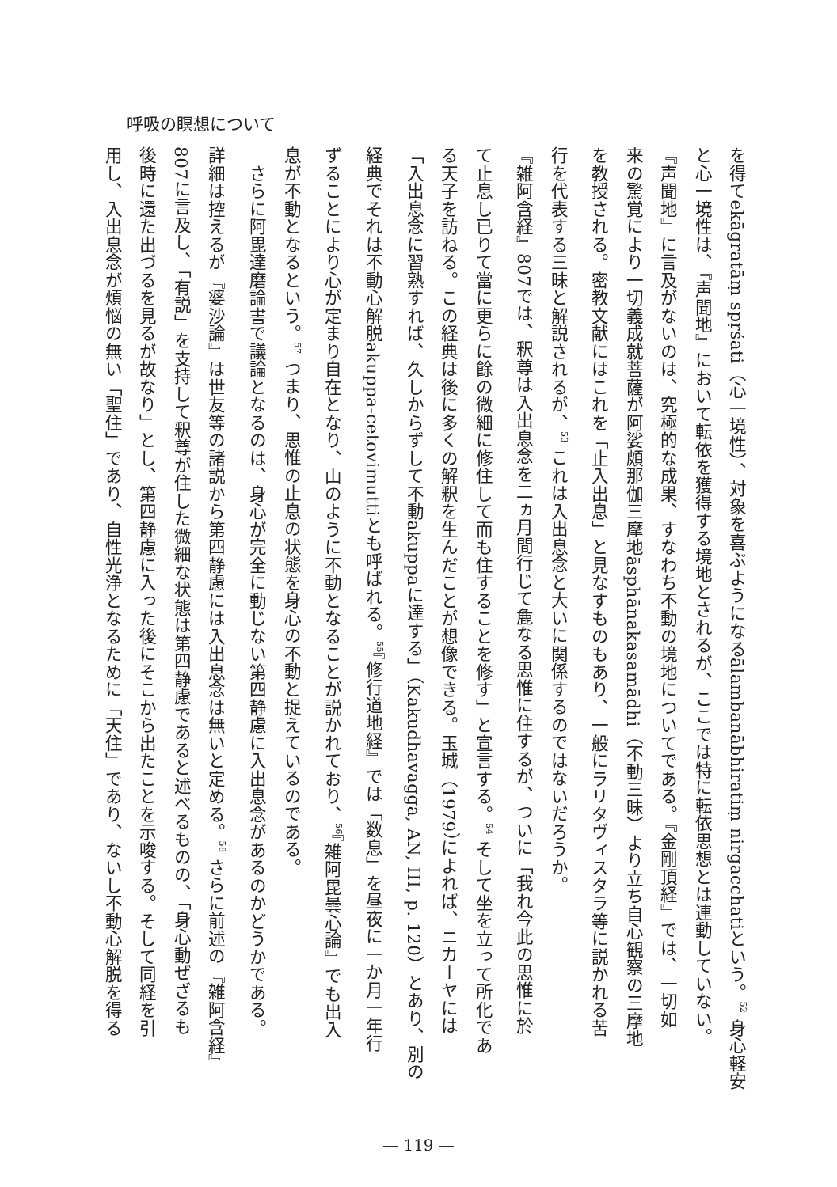呼吸の瞑想について
を得てekāgratāṃ spṛśati（心一境性）、対象を喜ぶようになるālambanābhiratiṃ nirgacchatiという。<sup>52</sup> 身心軽安
と心一境性は、『声聞地』において転依を獲得する境地とされるが、ここでは特に転依思想とは連動していない。
『声聞地』に言及がないのは、究極的な成果、すなわち不動の境地についてである。『金剛頂経』では、一切如
来の驚覚により一切義成就菩薩が阿娑頗那伽三摩地āsphānakasamādhi（不動三昧）より立ち自心観察の三摩地
を教授される。密教文献にはこれを「止入出息」と見なすものもあり、一般にラリタヴィスタラ等に説かれる苦
行を代表する三昧と解説されるが、<sup>53</sup> これは入出息念と大いに関係するのではないだろうか。
『雑阿含経』807では、釈尊は入出息念を二ヵ月間行じて麁なる思惟に住するが、ついに「我れ今此の思惟に於
て止息し已りて當に更らに餘の微細に修住して而も住することを修す」と宣言する。<sup>54</sup> そして坐を立って所化であ
る天子を訪ねる。この経典は後に多くの解釈を生んだことが想像できる。玉城（1979）によれば、ニカーヤには
「入出息念に習熟すれば、久しからずして不動akuppaに達する」（Kakudhavagga, AN, III, p. 120）とあり、別の
経典でそれは不動心解脱akuppa-cetovimuttiとも呼ばれる。<sup>55</sup>『修行道地経』では「数息」を昼夜に一か月一年行
ずることにより心が定まり自在となり、山のように不動となることが説かれており、<sup>56</sup>『雑阿毘曇心論』でも出入
息が不動となるという。<sup>57</sup> つまり、思惟の止息の状態を身心の不動と捉えているのである。
　さらに阿毘達磨論書で議論となるのは、身心が完全に動じない第四静慮に入出息念があるのかどうかである。
詳細は控えるが『婆沙論』は世友等の諸説から第四静慮には入出息念は無いと定める。<sup>58</sup> さらに前述の『雑阿含経』
807に言及し、「有説」を支持して釈尊が住した微細な状態は第四静慮であると述べるものの、「身心動ぜざるも
後時に還た出づるを見るが故なり」とし、第四静慮に入った後にそこから出たことを示唆する。そして同経を引
用し、入出息念が煩悩の無い「聖住」であり、自性光浄となるために「天住」であり、ないし不動心解脱を得る
— 119 —